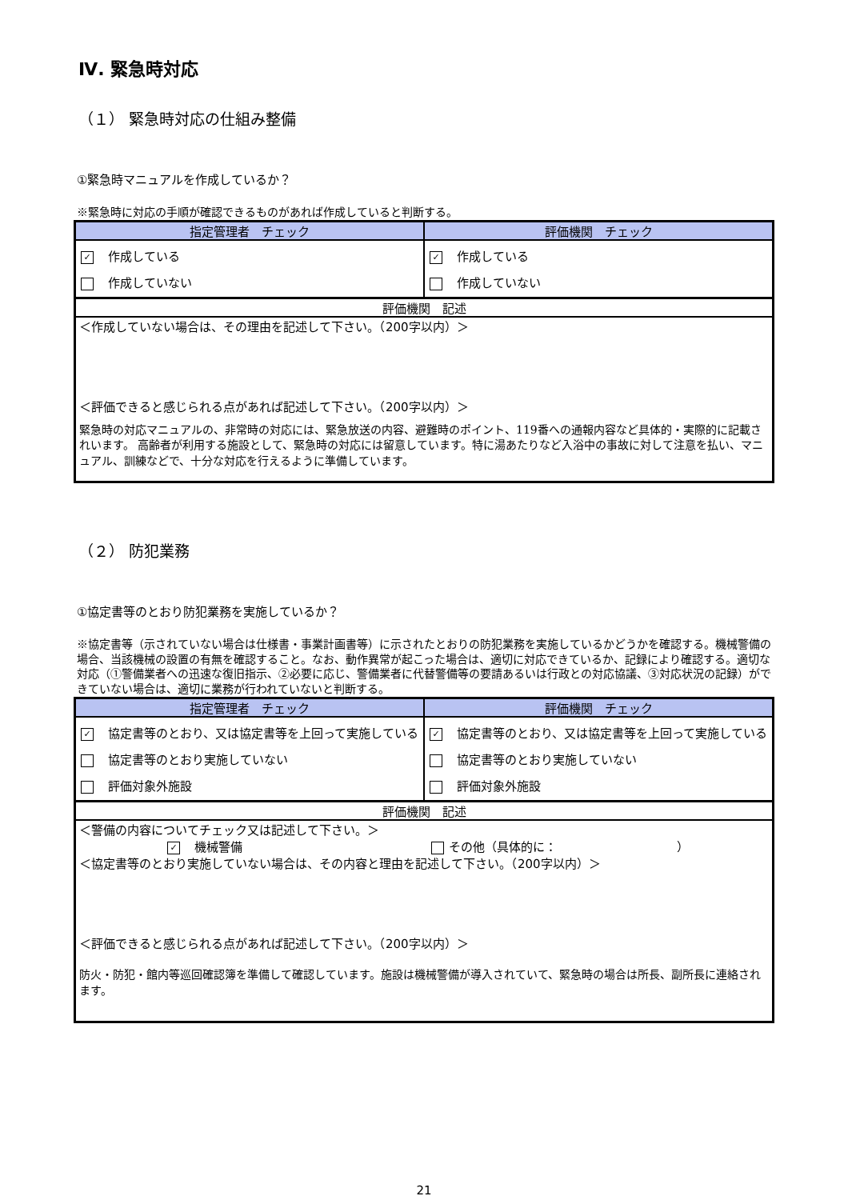Ⅳ. 緊急時対応
（１） 緊急時対応の仕組み整備
①緊急時マニュアルを作成しているか？
※緊急時に対応の手順が確認できるものがあれば作成していると判断する。
| 指定管理者 チェック | 評価機関 チェック |
| --- | --- |
| ✓ 作成している 作成していない | ✓ 作成している 作成していない |
評価機関　記述
＜作成していない場合は、その理由を記述して下さい。（200字以内）＞
＜評価できると感じられる点があれば記述して下さい。（200字以内）＞
緊急時の対応マニュアルの、非常時の対応には、緊急放送の内容、避難時のポイント、119番への通報内容など具体的・実際的に記載されいます。 高齢者が利用する施設として、緊急時の対応には留意しています。特に湯あたりなど入浴中の事故に対して注意を払い、マニュアル、訓練などで、十分な対応を行えるように準備しています。
（２） 防犯業務
①協定書等のとおり防犯業務を実施しているか？
※協定書等（示されていない場合は仕様書・事業計画書等）に示されたとおりの防犯業務を実施しているかどうかを確認する。機械警備の場合、当該機械の設置の有無を確認すること。なお、動作異常が起こった場合は、適切に対応できているか、記録により確認する。適切な対応（①警備業者への迅速な復旧指示、②必要に応じ、警備業者に代替警備等の要請あるいは行政との対応協議、③対応状況の記録）ができていない場合は、適切に業務が行われていないと判断する。
| 指定管理者 チェック | 評価機関 チェック |
| --- | --- |
| ✓ 協定書等のとおり、又は協定書等を上回って実施している 協定書等のとおり実施していない 評価対象外施設 | ✓ 協定書等のとおり、又は協定書等を上回って実施している 協定書等のとおり実施していない 評価対象外施設 |
評価機関　記述
＜警備の内容についてチェック又は記述して下さい。＞
✓ 機械警備 その他（具体的に：　　　　　　　　　　）
＜協定書等のとおり実施していない場合は、その内容と理由を記述して下さい。（200字以内）＞
＜評価できると感じられる点があれば記述して下さい。（200字以内）＞
防火・防犯・館内等巡回確認簿を準備して確認しています。施設は機械警備が導入されていて、緊急時の場合は所長、副所長に連絡されます。
21